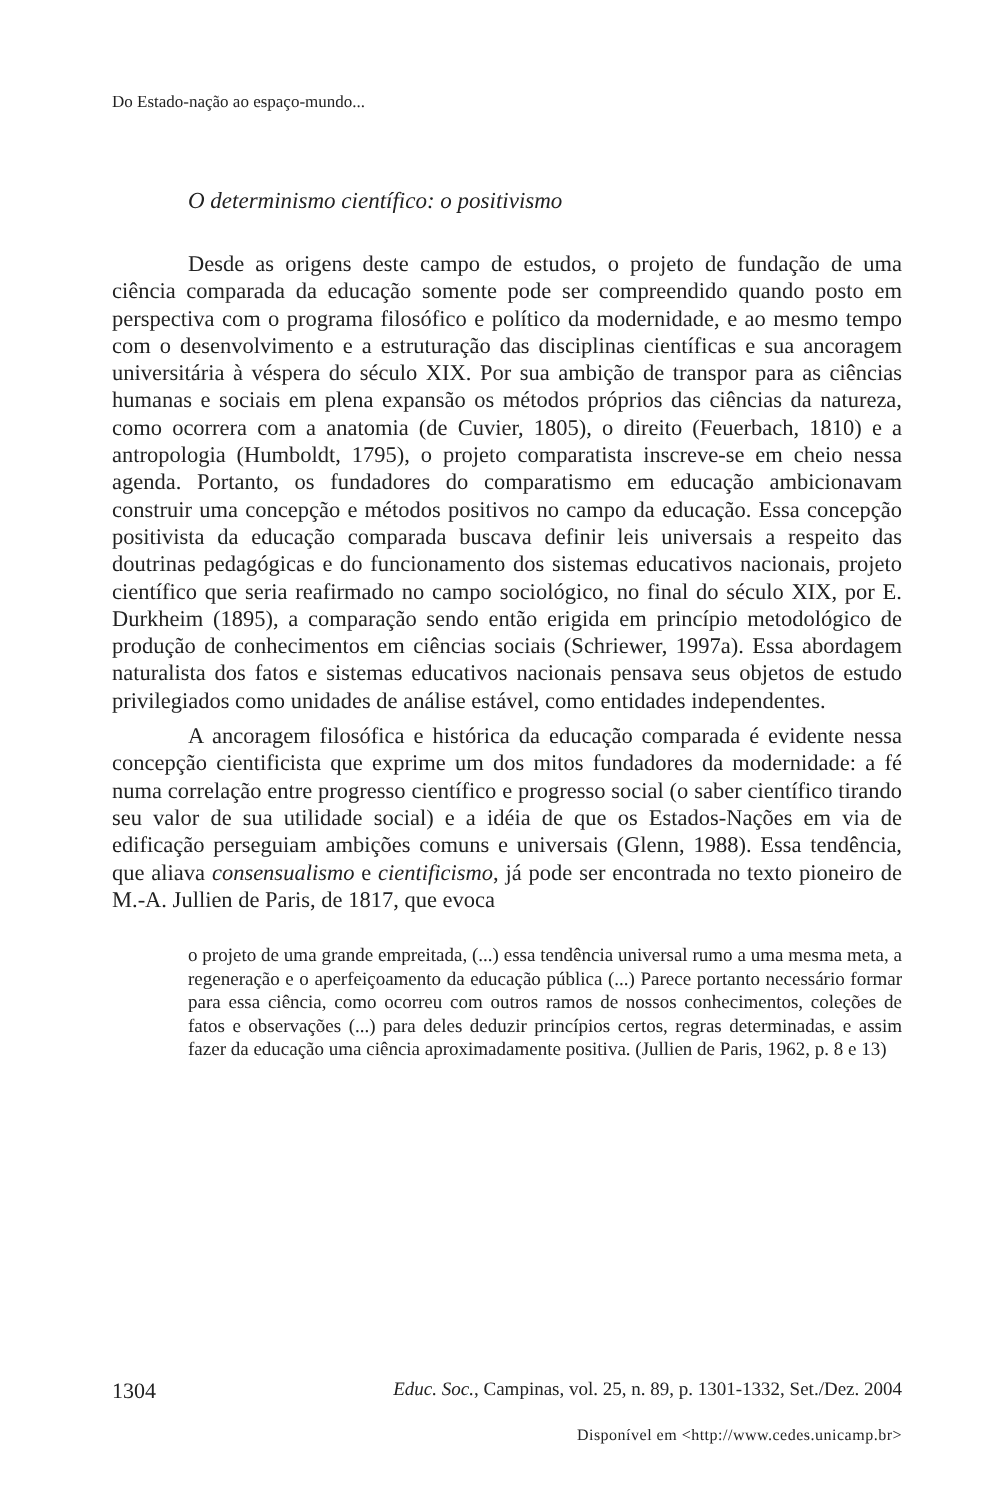Do Estado-nação ao espaço-mundo...
O determinismo científico: o positivismo
Desde as origens deste campo de estudos, o projeto de fundação de uma ciência comparada da educação somente pode ser compreendido quando posto em perspectiva com o programa filosófico e político da modernidade, e ao mesmo tempo com o desenvolvimento e a estruturação das disciplinas científicas e sua ancoragem universitária à véspera do século XIX. Por sua ambição de transpor para as ciências humanas e sociais em plena expansão os métodos próprios das ciências da natureza, como ocorrera com a anatomia (de Cuvier, 1805), o direito (Feuerbach, 1810) e a antropologia (Humboldt, 1795), o projeto comparatista inscreve-se em cheio nessa agenda. Portanto, os fundadores do comparatismo em educação ambicionavam construir uma concepção e métodos positivos no campo da educação. Essa concepção positivista da educação comparada buscava definir leis universais a respeito das doutrinas pedagógicas e do funcionamento dos sistemas educativos nacionais, projeto científico que seria reafirmado no campo sociológico, no final do século XIX, por E. Durkheim (1895), a comparação sendo então erigida em princípio metodológico de produção de conhecimentos em ciências sociais (Schriewer, 1997a). Essa abordagem naturalista dos fatos e sistemas educativos nacionais pensava seus objetos de estudo privilegiados como unidades de análise estável, como entidades independentes.
A ancoragem filosófica e histórica da educação comparada é evidente nessa concepção cientificista que exprime um dos mitos fundadores da modernidade: a fé numa correlação entre progresso científico e progresso social (o saber científico tirando seu valor de sua utilidade social) e a idéia de que os Estados-Nações em via de edificação perseguiam ambições comuns e universais (Glenn, 1988). Essa tendência, que aliava consensualismo e cientificismo, já pode ser encontrada no texto pioneiro de M.-A. Jullien de Paris, de 1817, que evoca
o projeto de uma grande empreitada, (...) essa tendência universal rumo a uma mesma meta, a regeneração e o aperfeiçoamento da educação pública (...) Parece portanto necessário formar para essa ciência, como ocorreu com outros ramos de nossos conhecimentos, coleções de fatos e observações (...) para deles deduzir princípios certos, regras determinadas, e assim fazer da educação uma ciência aproximadamente positiva. (Jullien de Paris, 1962, p. 8 e 13)
1304 Educ. Soc., Campinas, vol. 25, n. 89, p. 1301-1332, Set./Dez. 2004
Disponível em <http://www.cedes.unicamp.br>